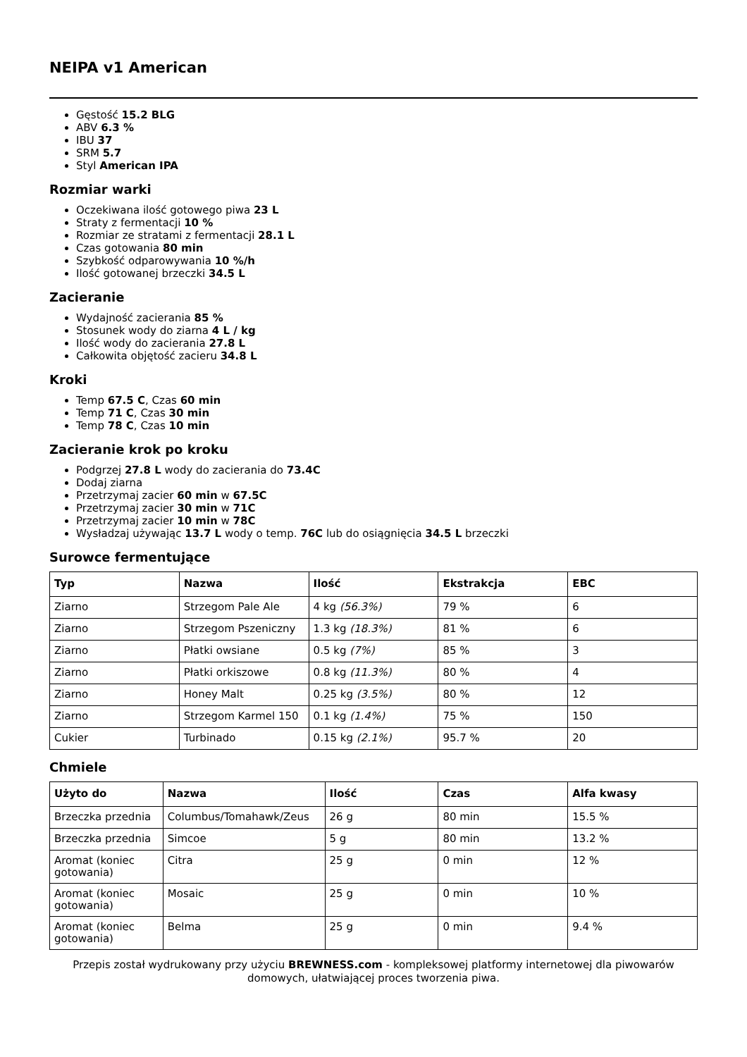NEIPA v1 American
Gęstość 15.2 BLG
ABV 6.3 %
IBU 37
SRM 5.7
Styl American IPA
Rozmiar warki
Oczekiwana ilość gotowego piwa 23 L
Straty z fermentacji 10 %
Rozmiar ze stratami z fermentacji 28.1 L
Czas gotowania 80 min
Szybkość odparowywania 10 %/h
Ilość gotowanej brzeczki 34.5 L
Zacieranie
Wydajność zacierania 85 %
Stosunek wody do ziarna 4 L / kg
Ilość wody do zacierania 27.8 L
Całkowita objętość zacieru 34.8 L
Kroki
Temp 67.5 C, Czas 60 min
Temp 71 C, Czas 30 min
Temp 78 C, Czas 10 min
Zacieranie krok po kroku
Podgrzej 27.8 L wody do zacierania do 73.4C
Dodaj ziarna
Przetrzymaj zacier 60 min w 67.5C
Przetrzymaj zacier 30 min w 71C
Przetrzymaj zacier 10 min w 78C
Wysładzaj używając 13.7 L wody o temp. 76C lub do osiągnięcia 34.5 L brzeczki
Surowce fermentujące
| Typ | Nazwa | Ilość | Ekstrakcja | EBC |
| --- | --- | --- | --- | --- |
| Ziarno | Strzegom Pale Ale | 4 kg (56.3%) | 79 % | 6 |
| Ziarno | Strzegom Pszeniczny | 1.3 kg (18.3%) | 81 % | 6 |
| Ziarno | Płatki owsiane | 0.5 kg (7%) | 85 % | 3 |
| Ziarno | Płatki orkiszowe | 0.8 kg (11.3%) | 80 % | 4 |
| Ziarno | Honey Malt | 0.25 kg (3.5%) | 80 % | 12 |
| Ziarno | Strzegom Karmel 150 | 0.1 kg (1.4%) | 75 % | 150 |
| Cukier | Turbinado | 0.15 kg (2.1%) | 95.7 % | 20 |
Chmiele
| Użyto do | Nazwa | Ilość | Czas | Alfa kwasy |
| --- | --- | --- | --- | --- |
| Brzeczka przednia | Columbus/Tomahawk/Zeus | 26 g | 80 min | 15.5 % |
| Brzeczka przednia | Simcoe | 5 g | 80 min | 13.2 % |
| Aromat (koniec gotowania) | Citra | 25 g | 0 min | 12 % |
| Aromat (koniec gotowania) | Mosaic | 25 g | 0 min | 10 % |
| Aromat (koniec gotowania) | Belma | 25 g | 0 min | 9.4 % |
Przepis został wydrukowany przy użyciu BREWNESS.com - kompleksowej platformy internetowej dla piwowarów domowych, ułatwiającej proces tworzenia piwa.